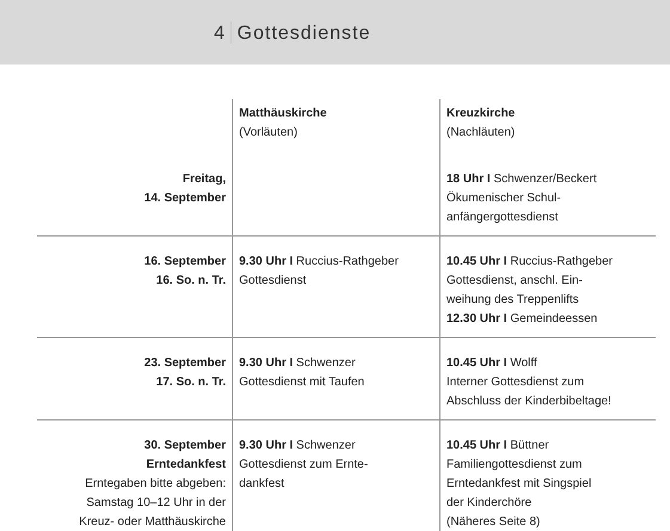4 Gottesdienste
| | Matthäuskirche (Vorläuten) | Kreuzkirche (Nachläuten) |
| Freitag, 14. September | | 18 Uhr I Schwenzer/Beckert Ökumenischer Schul- anfängergottesdienst |
| 16. September 16. So. n. Tr. | 9.30 Uhr I Ruccius-Rathgeber Gottesdienst | 10.45 Uhr I Ruccius-Rathgeber Gottesdienst, anschl. Ein- weihung des Treppenlifts 12.30 Uhr I Gemeindeessen |
| 23. September 17. So. n. Tr. | 9.30 Uhr I Schwenzer Gottesdienst mit Taufen | 10.45 Uhr I Wolff Interner Gottesdienst zum Abschluss der Kinderbibeltage! |
| 30. September Erntedankfest Erntegaben bitte abgeben: Samstag 10–12 Uhr in der Kreuz- oder Matthäuskirche | 9.30 Uhr I Schwenzer Gottesdienst zum Ernte- dankfest | 10.45 Uhr I Büttner Familiengottesdienst zum Erntedankfest mit Singspiel der Kinderchöre (Näheres Seite 8) |